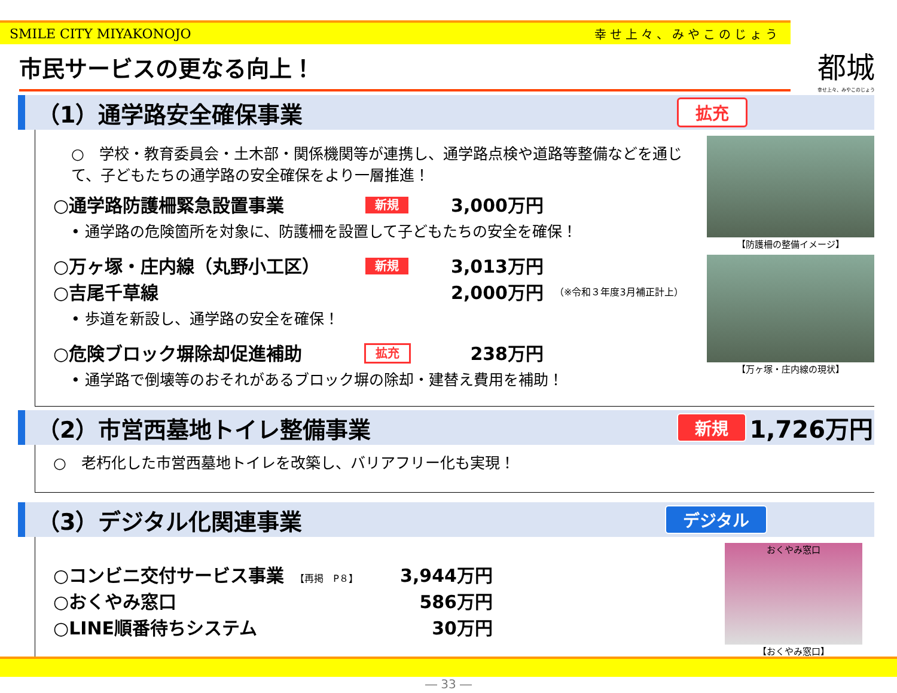SMILE CITY MIYAKONOJO 幸せ上々、みやこのじょう
都城
幸せ上々、みやこのじょう
市民サービスの更なる向上！
（1）通学路安全確保事業 拡充
○　学校・教育委員会・土木部・関係機関等が連携し、通学路点検や道路等整備などを通じて、子どもたちの通学路の安全確保をより一層推進！
○通学路防護柵緊急設置事業 新規 3,000万円
• 通学路の危険箇所を対象に、防護柵を設置して子どもたちの安全を確保！
○万ヶ塚・庄内線（丸野小工区） 新規 3,013万円
○吉尾千草線 2,000万円 （※令和３年度3月補正計上）
• 歩道を新設し、通学路の安全を確保！
○危険ブロック塀除却促進補助 拡充 238万円
• 通学路で倒壊等のおそれがあるブロック塀の除却・建替え費用を補助！
【防護柵の整備イメージ】
【万ヶ塚・庄内線の現状】
（2）市営西墓地トイレ整備事業 新規 1,726万円
○　老朽化した市営西墓地トイレを改築し、バリアフリー化も実現！
（3）デジタル化関連事業 デジタル
○コンビニ交付サービス事業 【再掲　P８】 3,944万円
○おくやみ窓口 586万円
○LINE順番待ちシステム 30万円
おくやみ窓口
【おくやみ窓口】
― 33 ―